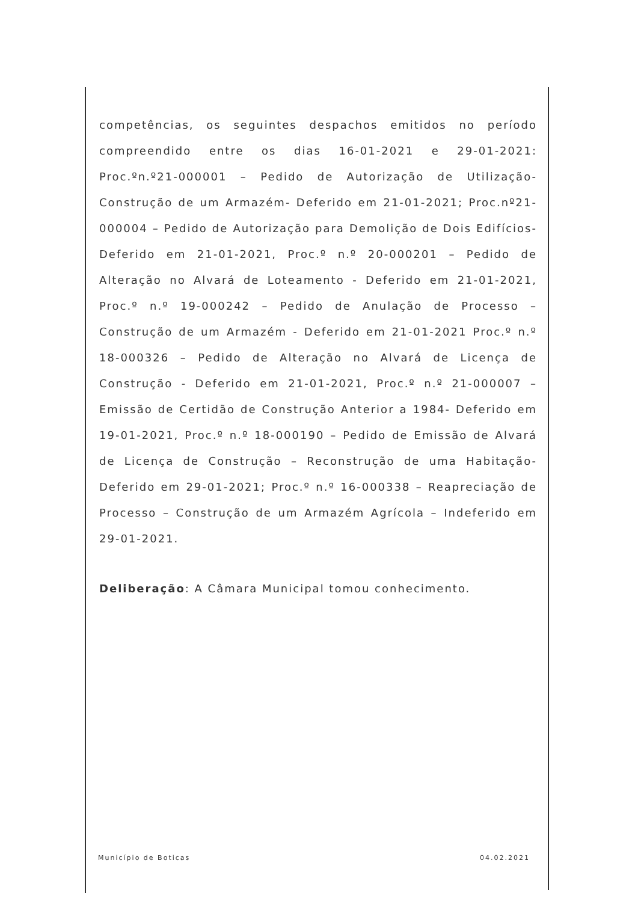competências, os seguintes despachos emitidos no período compreendido entre os dias 16-01-2021 e 29-01-2021: Proc.ºn.º21-000001 – Pedido de Autorização de Utilização- Construção de um Armazém- Deferido em 21-01-2021; Proc.nº21-000004 – Pedido de Autorização para Demolição de Dois Edifícios- Deferido em 21-01-2021, Proc.º n.º 20-000201 – Pedido de Alteração no Alvará de Loteamento - Deferido em 21-01-2021, Proc.º n.º 19-000242 – Pedido de Anulação de Processo – Construção de um Armazém - Deferido em 21-01-2021 Proc.º n.º 18-000326 – Pedido de Alteração no Alvará de Licença de Construção - Deferido em 21-01-2021, Proc.º n.º 21-000007 – Emissão de Certidão de Construção Anterior a 1984- Deferido em 19-01-2021, Proc.º n.º 18-000190 – Pedido de Emissão de Alvará de Licença de Construção – Reconstrução de uma Habitação- Deferido em 29-01-2021; Proc.º n.º 16-000338 – Reapreciação de Processo – Construção de um Armazém Agrícola – Indeferido em 29-01-2021.
Deliberação: A Câmara Municipal tomou conhecimento.
Município de Boticas 04.02.2021